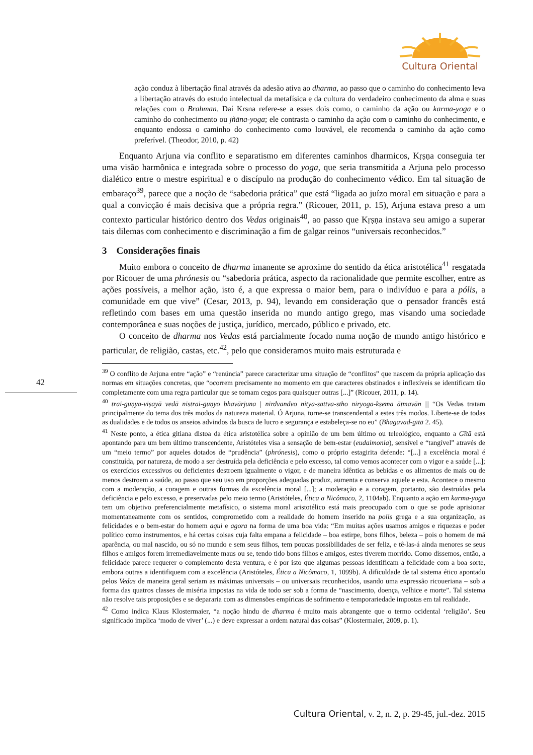Cultura Oriental
ação conduz à libertação final através da adesão ativa ao dharma, ao passo que o caminho do conhecimento leva a libertação através do estudo intelectual da metafísica e da cultura do verdadeiro conhecimento da alma e suas relações com o Brahman. Daí Krsna refere-se a esses dois como, o caminho da ação ou karma-yoga e o caminho do conhecimento ou jñāna-yoga; ele contrasta o caminho da ação com o caminho do conhecimento, e enquanto endossa o caminho do conhecimento como louvável, ele recomenda o caminho da ação como preferível. (Theodor, 2010, p. 42)
Enquanto Arjuna via conflito e separatismo em diferentes caminhos dharmicos, Kṛṣṇa conseguia ter uma visão harmônica e integrada sobre o processo do yoga, que seria transmitida a Arjuna pelo processo dialético entre o mestre espiritual e o discípulo na produção do conhecimento védico. Em tal situação de embaraço<sup>39</sup>, parece que a noção de “sabedoria prática” que está “ligada ao juízo moral em situação e para a qual a convicção é mais decisiva que a própria regra.” (Ricouer, 2011, p. 15), Arjuna estava preso a um contexto particular histórico dentro dos Vedas originais<sup>40</sup>, ao passo que Kṛṣṇa instava seu amigo a superar tais dilemas com conhecimento e discriminação a fim de galgar reinos “universais reconhecidos.”
3 Considerações finais
Muito embora o conceito de dharma imanente se aproxime do sentido da ética aristotélica<sup>41</sup> resgatada por Ricouer de uma phrónesis ou “sabedoria prática, aspecto da racionalidade que permite escolher, entre as ações possíveis, a melhor ação, isto é, a que expressa o maior bem, para o indivíduo e para a pólis, a comunidade em que vive” (Cesar, 2013, p. 94), levando em consideração que o pensador francês está refletindo com bases em uma questão inserida no mundo antigo grego, mas visando uma sociedade contemporânea e suas noções de justiça, jurídico, mercado, público e privado, etc.
O conceito de dharma nos Vedas está parcialmente focado numa noção de mundo antigo histórico e particular, de religião, castas, etc.<sup>42</sup>, pelo que consideramos muito mais estruturada e
<sup>39</sup> O conflito de Arjuna entre “ação” e “renúncia” parece caracterizar uma situação de “conflitos” que nascem da própria aplicação das normas em situações concretas, que “ocorrem precisamente no momento em que caracteres obstinados e inflexíveis se identificam tão completamente com uma regra particular que se tornam cegos para quaisquer outras [...]” (Ricouer, 2011, p. 14).
<sup>40</sup> trai-guṇya-viṣayā vedā nistrai-guṇyo bhavārjuna | nirdvandvo nitya-sattva-stho niryoga-kṣema ātmavān || “Os Vedas tratam principalmente do tema dos três modos da natureza material. Ó Arjuna, torne-se transcendental a estes três modos. Liberte-se de todas as dualidades e de todos os anseios advindos da busca de lucro e segurança e estabeleça-se no eu” (Bhagavad-gītā 2. 45).
<sup>41</sup> Neste ponto, a ética gitiana distoa da ética aristotélica sobre a opinião de um bem último ou teleológico, enquanto a Gītā está apontando para um bem último transcendente, Aristóteles visa a sensação de bem-estar (eudaimonia), sensível e “tangível” através de um “meio termo” por aqueles dotados de “prudência” (phrónesis), como o próprio estagirita defende: “[...] a excelência moral é constituída, por natureza, de modo a ser destruída pela deficiência e pelo excesso, tal como vemos acontecer com o vigor e a saúde [...]; os exercícios excessivos ou deficientes destroem igualmente o vigor, e de maneira idêntica as bebidas e os alimentos de mais ou de menos destroem a saúde, ao passo que seu uso em proporções adequadas produz, aumenta e conserva aquele e esta. Acontece o mesmo com a moderação, a coragem e outras formas da excelência moral [...]; a moderação e a coragem, portanto, são destruídas pela deficiência e pelo excesso, e preservadas pelo meio termo (Aristóteles, Ética a Nicômaco, 2, 1104ab). Enquanto a ação em karma-yoga tem um objetivo preferencialmente metafísico, o sistema moral aristotélico está mais preocupado com o que se pode aprisionar momentaneamente com os sentidos, comprometido com a realidade do homem inserido na polis grega e a sua organização, as felicidades e o bem-estar do homem aqui e agora na forma de uma boa vida: “Em muitas ações usamos amigos e riquezas e poder político como instrumentos, e há certas coisas cuja falta empana a felicidade – boa estirpe, bons filhos, beleza – pois o homem de má aparência, ou mal nascido, ou só no mundo e sem seus filhos, tem poucas possibilidades de ser feliz, e tê-las-á ainda menores se seus filhos e amigos forem irremediavelmente maus ou se, tendo tido bons filhos e amigos, estes tiverem morrido. Como dissemos, então, a felicidade parece requerer o complemento desta ventura, e é por isto que algumas pessoas identificam a felicidade com a boa sorte, embora outras a identifiquem com a excelência (Aristóteles, Ética a Nicômaco, 1, 1099b). A dificuldade de tal sistema ético apontado pelos Vedas de maneira geral seriam as máximas universais – ou universais reconhecidos, usando uma expressão ricoueriana – sob a forma das quatros classes de miséria impostas na vida de todo ser sob a forma de “nascimento, doença, velhice e morte”. Tal sistema não resolve tais proposições e se depararia com as dimensões empíricas de sofrimento e temporariedade impostas em tal realidade.
<sup>42</sup> Como indica Klaus Klostermaier, “a noção hindu de dharma é muito mais abrangente que o termo ocidental ‘religião’. Seu significado implica ‘modo de viver’ (...) e deve expressar a ordem natural das coisas” (Klostermaier, 2009, p. 1).
42
Cultura Oriental, v. 2, n. 2, p. 29-45, jul.-dez. 2015